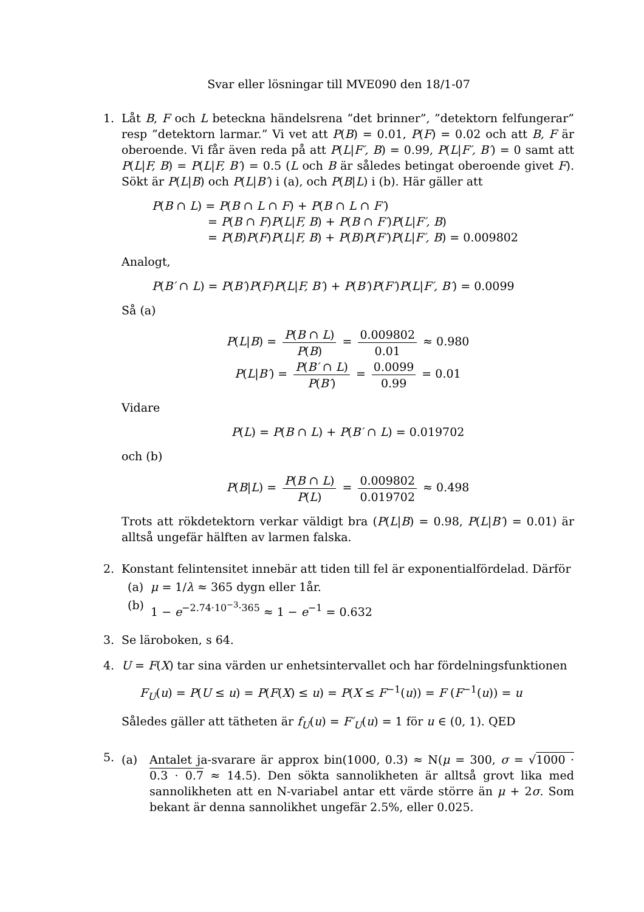Svar eller lösningar till MVE090 den 18/1-07
1. Låt B, F och L beteckna händelsrena ”det brinner”, ”detektorn felfungerar” resp ”detektorn larmar.” Vi vet att P(B) = 0.01, P(F) = 0.02 och att B, F är oberoende. Vi får även reda på att P(L|F′, B) = 0.99, P(L|F′, B′) = 0 samt att P(L|F, B) = P(L|F, B′) = 0.5 (L och B är således betingat oberoende givet F). Sökt är P(L|B) och P(L|B′) i (a), och P(B|L) i (b). Här gäller att
P(B ∩ L) = P(B ∩ L ∩ F) + P(B ∩ L ∩ F′)
= P(B ∩ F)P(L|F, B) + P(B ∩ F′)P(L|F′, B)
= P(B)P(F)P(L|F, B) + P(B)P(F′)P(L|F′, B) = 0.009802
Analogt,
P(B′ ∩ L) = P(B′)P(F)P(L|F, B′) + P(B′)P(F′)P(L|F′, B′) = 0.0099
Så (a)
P(L|B) = P(B ∩ L) P(B) = 0.009802 0.01 ≈ 0.980
P(L|B′) = P(B′ ∩ L) P(B′) = 0.0099 0.99 = 0.01
Vidare
P(L) = P(B ∩ L) + P(B′ ∩ L) = 0.019702
och (b)
P(B|L) = P(B ∩ L) P(L) = 0.009802 0.019702 ≈ 0.498
Trots att rökdetektorn verkar väldigt bra (P(L|B) = 0.98, P(L|B′) = 0.01) är alltså ungefär hälften av larmen falska.
2. Konstant felintensitet innebär att tiden till fel är exponentialfördelad. Därför
(a) μ = 1/λ ≈ 365 dygn eller 1år.
(b) 1 − e<sup>−2.74·10<sup>−3</sup>·365</sup> ≈ 1 − e<sup>−1</sup> = 0.632
3. Se läroboken, s 64.
4. U = F(X) tar sina värden ur enhetsintervallet och har fördelningsfunktionen
F<sub>U</sub>(u) = P(U ≤ u) = P(F(X) ≤ u) = P(X ≤ F<sup>−1</sup>(u)) = F (F<sup>−1</sup>(u)) = u
Således gäller att tätheten är f<sub>U</sub>(u) = F′<sub>U</sub>(u) = 1 för u ∈ (0, 1). QED
5.
(a) Antalet ja-svarare är approx bin(1000, 0.3) ≈ N(μ = 300, σ = √1000 · 0.3 · 0.7 ≈ 14.5). Den sökta sannolikheten är alltså grovt lika med sannolikheten att en N-variabel antar ett värde större än μ + 2σ. Som bekant är denna sannolikhet ungefär 2.5%, eller 0.025.